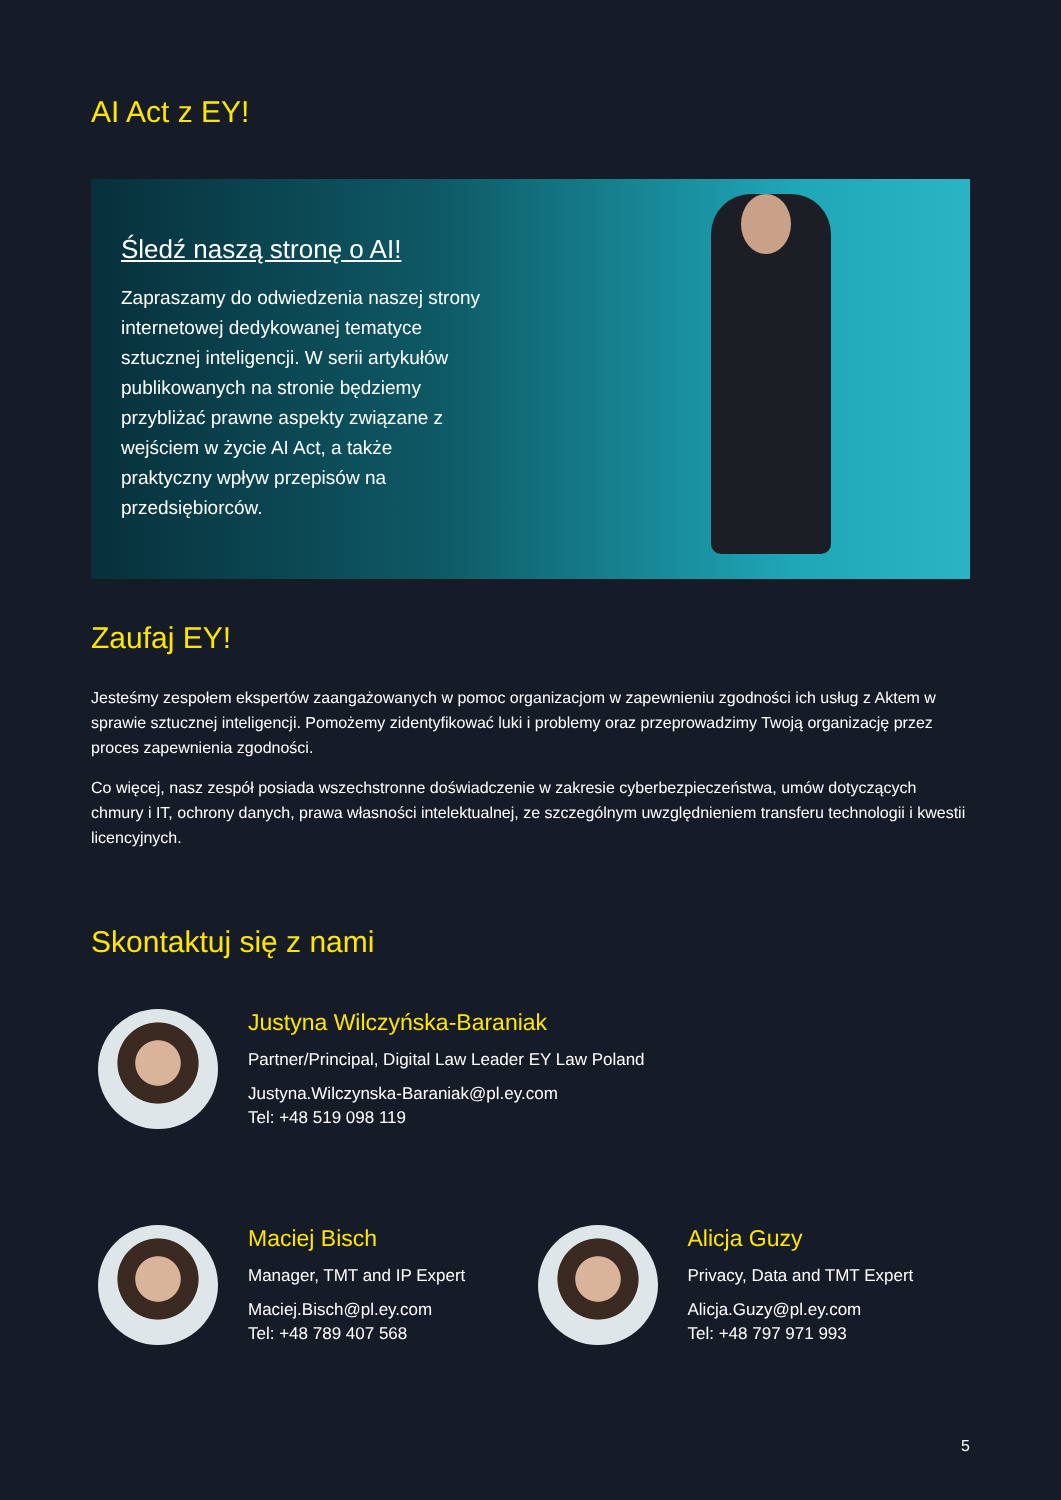AI Act z EY!
Śledź naszą stronę o AI!
Zapraszamy do odwiedzenia naszej strony internetowej dedykowanej tematyce sztucznej inteligencji. W serii artykułów publikowanych na stronie będziemy przybliżać prawne aspekty związane z wejściem w życie AI Act, a także praktyczny wpływ przepisów na przedsiębiorców.
Zaufaj EY!
Jesteśmy zespołem ekspertów zaangażowanych w pomoc organizacjom w zapewnieniu zgodności ich usług z Aktem w sprawie sztucznej inteligencji. Pomożemy zidentyfikować luki i problemy oraz przeprowadzimy Twoją organizację przez proces zapewnienia zgodności.
Co więcej, nasz zespół posiada wszechstronne doświadczenie w zakresie cyberbezpieczeństwa, umów dotyczących chmury i IT, ochrony danych, prawa własności intelektualnej, ze szczególnym uwzględnieniem transferu technologii i kwestii licencyjnych.
Skontaktuj się z nami
Justyna Wilczyńska-Baraniak
Partner/Principal, Digital Law Leader EY Law Poland
Justyna.Wilczynska-Baraniak@pl.ey.com
Tel: +48 519 098 119
Maciej Bisch
Manager, TMT and IP Expert
Maciej.Bisch@pl.ey.com
Tel: +48 789 407 568
Alicja Guzy
Privacy, Data and TMT Expert
Alicja.Guzy@pl.ey.com
Tel: +48 797 971 993
5